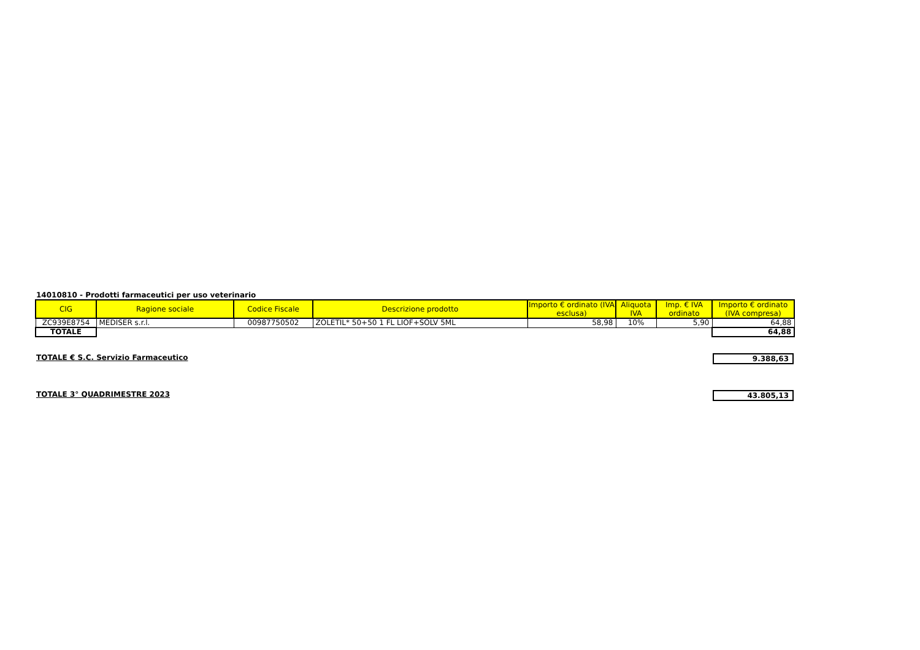14010810 - Prodotti farmaceutici per uso veterinario
| CIG | Ragione sociale | Codice Fiscale | Descrizione prodotto | Importo € ordinato (IVA esclusa) | Aliquota IVA | Imp. € IVA ordinato | Importo € ordinato (IVA compresa) |
| --- | --- | --- | --- | --- | --- | --- | --- |
| ZC939E8754 | MEDISER s.r.l. | 00987750502 | ZOLETIL* 50+50 1 FL LIOF+SOLV 5ML | 58,98 | 10% | 5,90 | 64,88 |
| TOTALE | | | | | | | 64,88 |
TOTALE € S.C. Servizio Farmaceutico 9.388,63
TOTALE 3° QUADRIMESTRE 2023 43.805,13